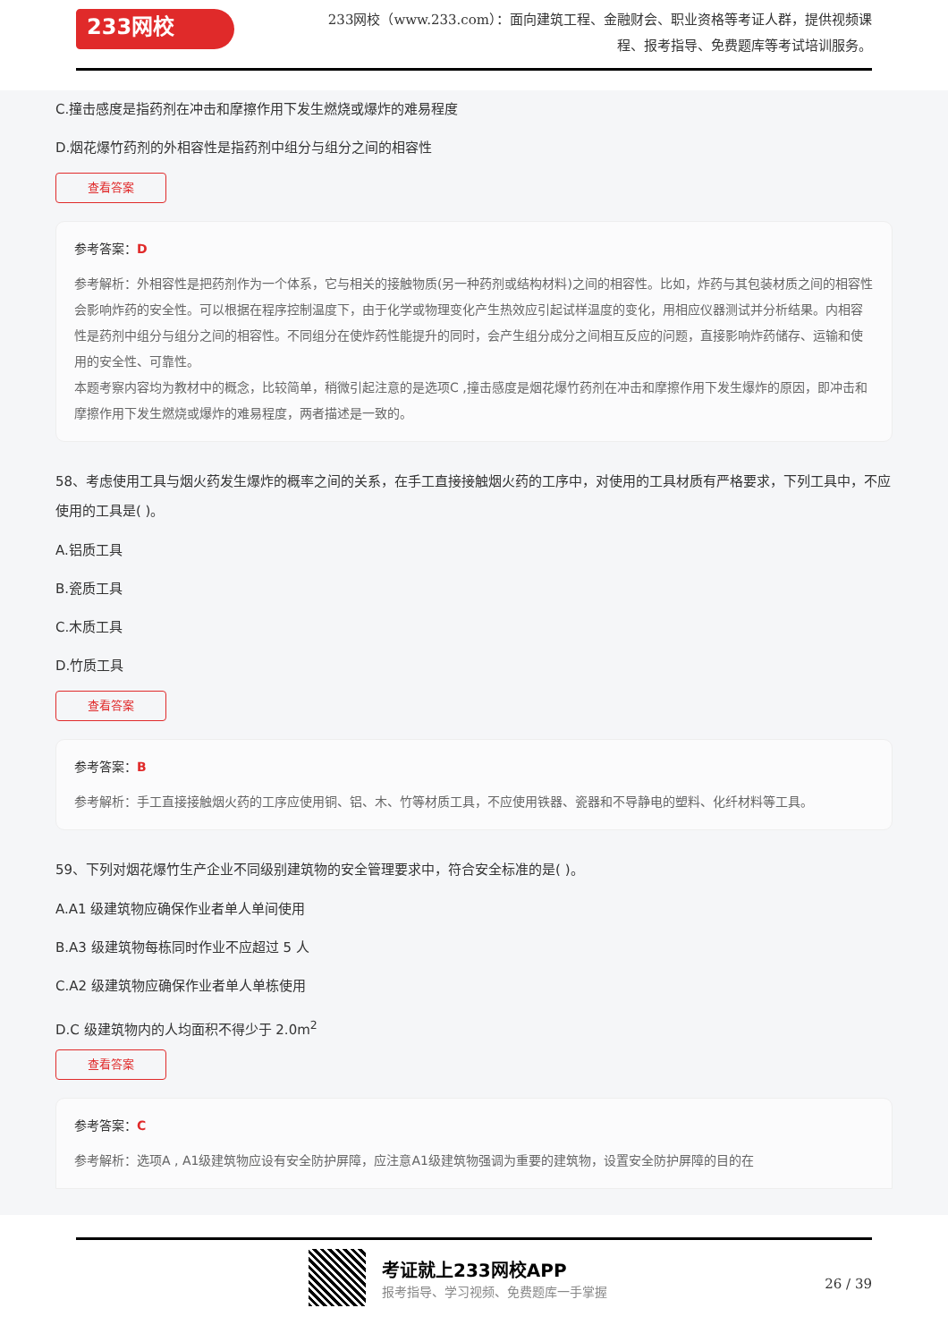233网校
233网校（www.233.com）：面向建筑工程、金融财会、职业资格等考证人群，提供视频课程、报考指导、免费题库等考试培训服务。
C.撞击感度是指药剂在冲击和摩擦作用下发生燃烧或爆炸的难易程度
D.烟花爆竹药剂的外相容性是指药剂中组分与组分之间的相容性
查看答案
参考答案：D
参考解析：外相容性是把药剂作为一个体系，它与相关的接触物质(另一种药剂或结构材料)之间的相容性。比如，炸药与其包装材质之间的相容性会影响炸药的安全性。可以根据在程序控制温度下，由于化学或物理变化产生热效应引起试样温度的变化，用相应仪器测试并分析结果。内相容性是药剂中组分与组分之间的相容性。不同组分在使炸药性能提升的同时，会产生组分成分之间相互反应的问题，直接影响炸药储存、运输和使用的安全性、可靠性。
本题考察内容均为教材中的概念，比较简单，稍微引起注意的是选项C ,撞击感度是烟花爆竹药剂在冲击和摩擦作用下发生爆炸的原因，即冲击和摩擦作用下发生燃烧或爆炸的难易程度，两者描述是一致的。
58、考虑使用工具与烟火药发生爆炸的概率之间的关系，在手工直接接触烟火药的工序中，对使用的工具材质有严格要求，下列工具中，不应使用的工具是( )。
A.铝质工具
B.瓷质工具
C.木质工具
D.竹质工具
查看答案
参考答案：B
参考解析：手工直接接触烟火药的工序应使用铜、铝、木、竹等材质工具，不应使用铁器、瓷器和不导静电的塑料、化纤材料等工具。
59、下列对烟花爆竹生产企业不同级别建筑物的安全管理要求中，符合安全标准的是( )。
A.A1 级建筑物应确保作业者单人单间使用
B.A3 级建筑物每栋同时作业不应超过 5 人
C.A2 级建筑物应确保作业者单人单栋使用
D.C 级建筑物内的人均面积不得少于 2.0m<sup>2</sup>
查看答案
参考答案：C
参考解析：选项A , A1级建筑物应设有安全防护屏障，应注意A1级建筑物强调为重要的建筑物，设置安全防护屏障的目的在
考证就上233网校APP
报考指导、学习视频、免费题库一手掌握
26 / 39